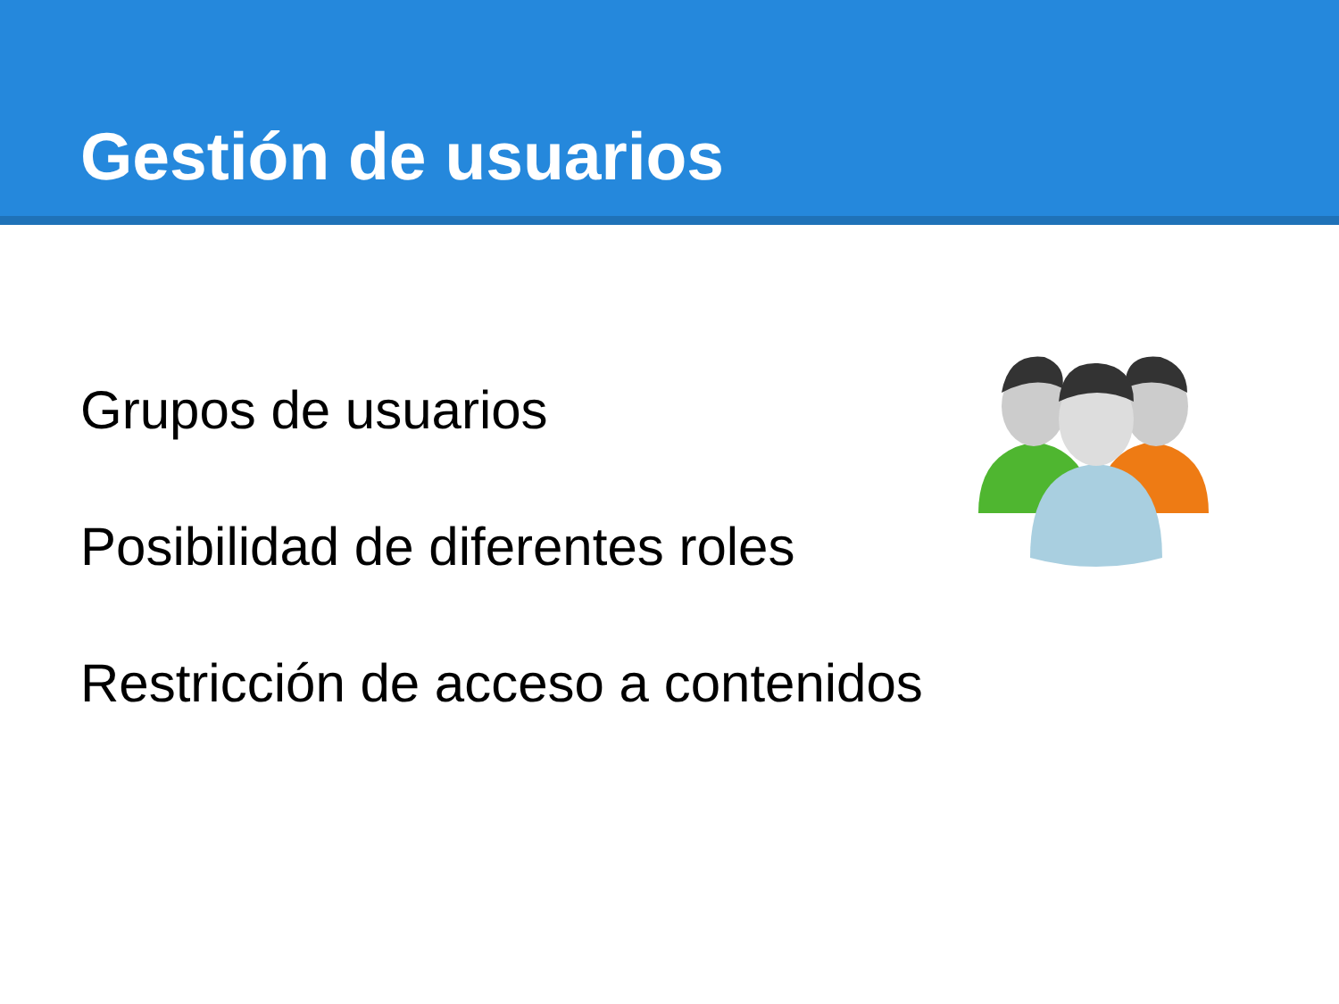Gestión de usuarios
Grupos de usuarios
Posibilidad de diferentes roles
Restricción de acceso a contenidos